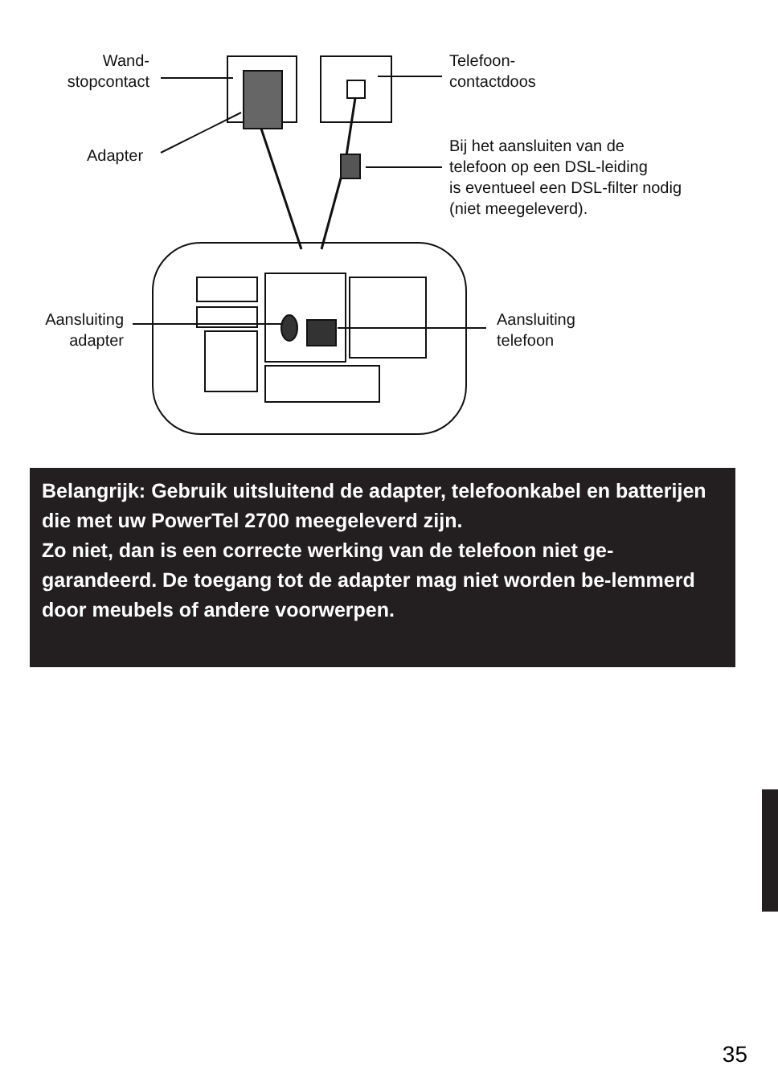Wand-
stopcontact
Adapter
Telefoon-
contactdoos
Bij het aansluiten van de
telefoon op een DSL-leiding
is eventueel een DSL-filter nodig
(niet meegeleverd).
Aansluiting
adapter
Aansluiting
telefoon
Belangrijk: Gebruik uitsluitend de adapter, telefoonkabel en batterijen die met uw PowerTel 2700 meegeleverd zijn.
Zo niet, dan is een correcte werking van de telefoon niet ge-garandeerd. De toegang tot de adapter mag niet worden be-lemmerd door meubels of andere voorwerpen.
35